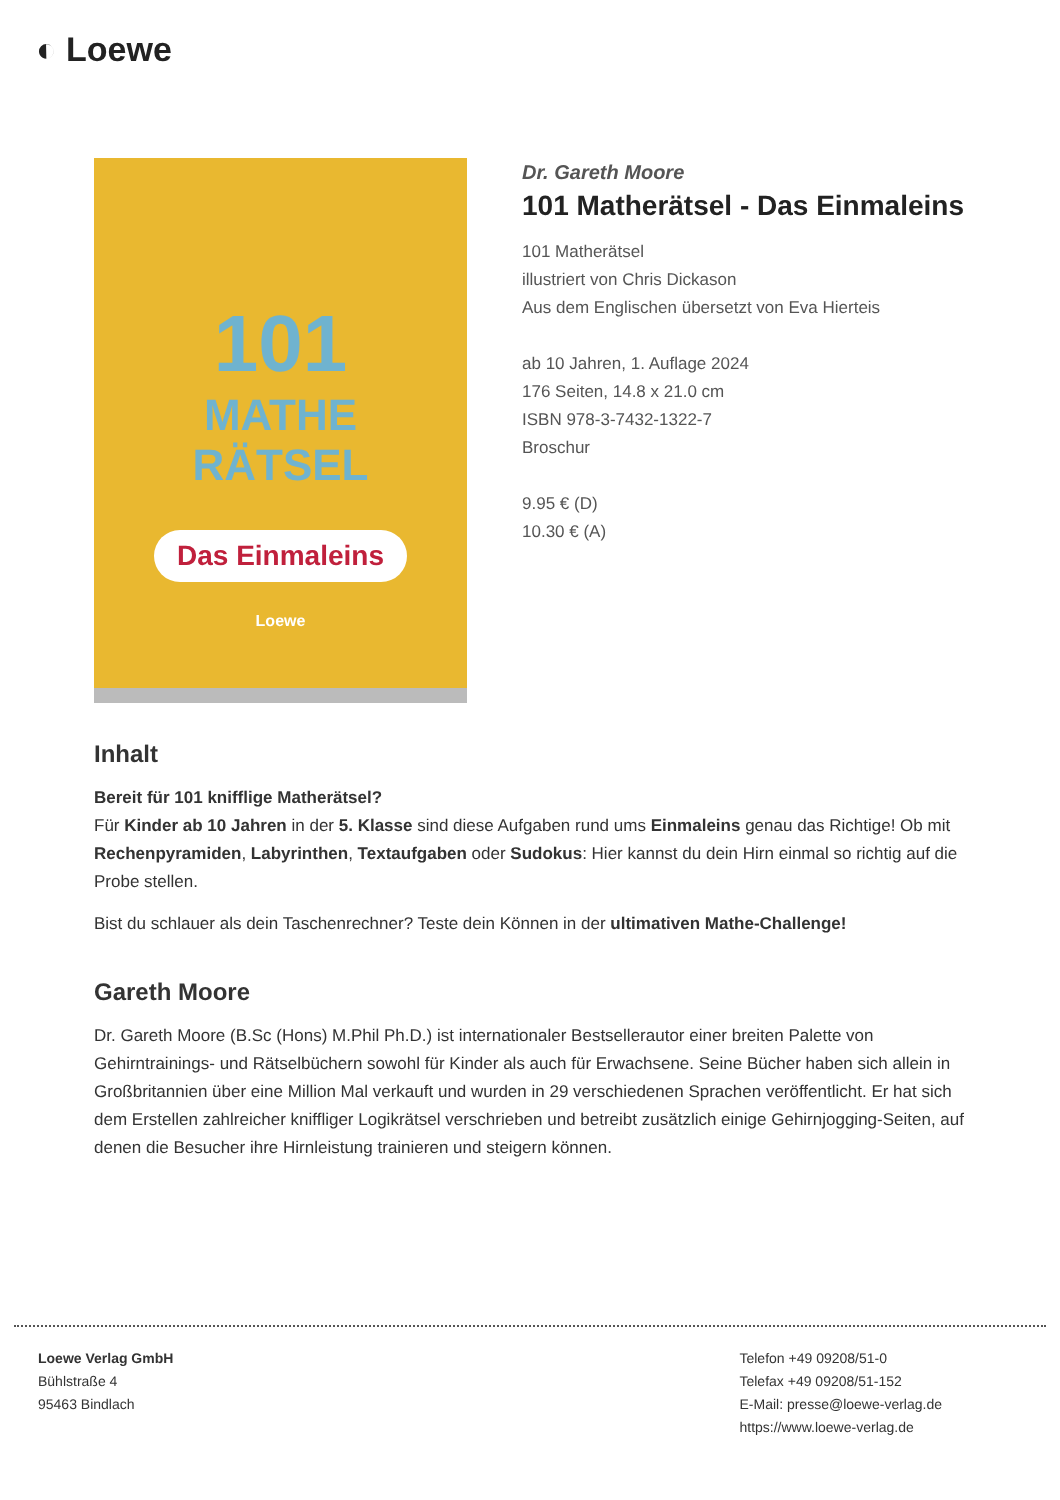◐ Loewe
101
MATHE
RÄTSEL
Das Einmaleins
Loewe
Dr. Gareth Moore
101 Matherätsel - Das Einmaleins
101 Matherätsel
illustriert von Chris Dickason
Aus dem Englischen übersetzt von Eva Hierteis
ab 10 Jahren, 1. Auflage 2024
176 Seiten, 14.8 x 21.0 cm
ISBN 978-3-7432-1322-7
Broschur
9.95 € (D)
10.30 € (A)
Inhalt
Bereit für 101 knifflige Matherätsel?
Für Kinder ab 10 Jahren in der 5. Klasse sind diese Aufgaben rund ums Einmaleins genau das Richtige! Ob mit Rechenpyramiden, Labyrinthen, Textaufgaben oder Sudokus: Hier kannst du dein Hirn einmal so richtig auf die Probe stellen.
Bist du schlauer als dein Taschenrechner? Teste dein Können in der ultimativen Mathe-Challenge!
Gareth Moore
Dr. Gareth Moore (B.Sc (Hons) M.Phil Ph.D.) ist internationaler Bestsellerautor einer breiten Palette von Gehirntrainings- und Rätselbüchern sowohl für Kinder als auch für Erwachsene. Seine Bücher haben sich allein in Großbritannien über eine Million Mal verkauft und wurden in 29 verschiedenen Sprachen veröffentlicht. Er hat sich dem Erstellen zahlreicher kniffliger Logikrätsel verschrieben und betreibt zusätzlich einige Gehirnjogging-Seiten, auf denen die Besucher ihre Hirnleistung trainieren und steigern können.
Loewe Verlag GmbH
Bühlstraße 4
95463 Bindlach
Telefon +49 09208/51-0
Telefax +49 09208/51-152
E-Mail: presse@loewe-verlag.de
https://www.loewe-verlag.de